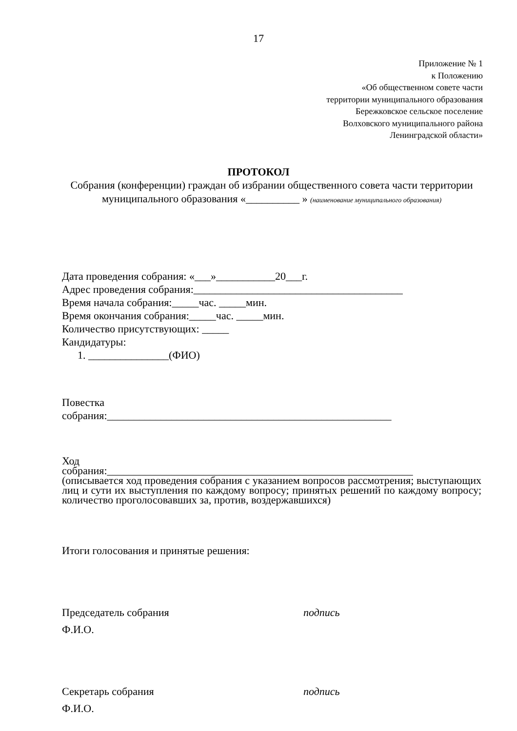17
Приложение № 1
к Положению
«Об общественном совете части
территории муниципального образования
Бережковское сельское поселение
Волховского муниципального района
Ленинградской области»
ПРОТОКОЛ
Собрания (конференции) граждан об избрании общественного совета части территории муниципального образования «__________ » (наименование муниципального образования)
Дата проведения собрания: «___»___________20___г.
Адрес проведения собрания:_______________________________________
Время начала собрания:_____час. _____мин.
Время окончания собрания:_____час. _____мин.
Количество присутствующих: _____
Кандидатуры:
1. _______________(ФИО)
Повестка
собрания:_____________________________________________________
Ход
собрания:_________________________________________________________
(описывается ход проведения собрания с указанием вопросов рассмотрения; выступающих лиц и сути их выступления по каждому вопросу; принятых решений по каждому вопросу; количество проголосовавших за, против, воздержавшихся)
Итоги голосования и принятые решения:
Председатель собрания подпись
Ф.И.О.
Секретарь собрания подпись
Ф.И.О.